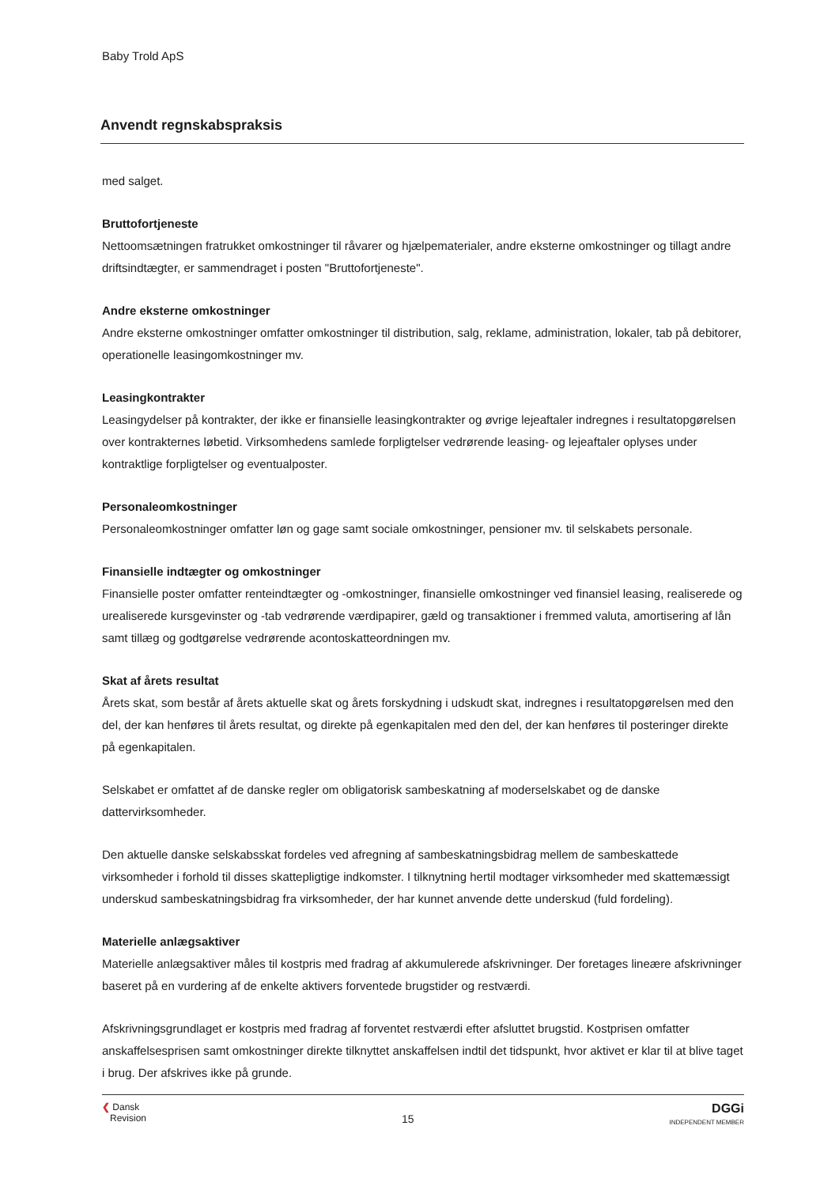Baby Trold ApS
Anvendt regnskabspraksis
med salget.
Bruttofortjeneste
Nettoomsætningen fratrukket omkostninger til råvarer og hjælpematerialer, andre eksterne omkostninger og tillagt andre driftsindtægter, er sammendraget i posten "Bruttofortjeneste".
Andre eksterne omkostninger
Andre eksterne omkostninger omfatter omkostninger til distribution, salg, reklame, administration, lokaler, tab på debitorer, operationelle leasingomkostninger mv.
Leasingkontrakter
Leasingydelser på kontrakter, der ikke er finansielle leasingkontrakter og øvrige lejeaftaler indregnes i resultatopgørelsen over kontrakternes løbetid. Virksomhedens samlede forpligtelser vedrørende leasing- og lejeaftaler oplyses under kontraktlige forpligtelser og eventualposter.
Personaleomkostninger
Personaleomkostninger omfatter løn og gage samt sociale omkostninger, pensioner mv. til selskabets personale.
Finansielle indtægter og omkostninger
Finansielle poster omfatter renteindtægter og -omkostninger, finansielle omkostninger ved finansiel leasing, realiserede og urealiserede kursgevinster og -tab vedrørende værdipapirer, gæld og transaktioner i fremmed valuta, amortisering af lån samt tillæg og godtgørelse vedrørende acontoskatteordningen mv.
Skat af årets resultat
Årets skat, som består af årets aktuelle skat og årets forskydning i udskudt skat, indregnes i resultatopgørelsen med den del, der kan henføres til årets resultat, og direkte på egenkapitalen med den del, der kan henføres til posteringer direkte på egenkapitalen.
Selskabet er omfattet af de danske regler om obligatorisk sambeskatning af moderselskabet og de danske dattervirksomheder.
Den aktuelle danske selskabsskat fordeles ved afregning af sambeskatningsbidrag mellem de sambeskattede virksomheder i forhold til disses skattepligtige indkomster. I tilknytning hertil modtager virksomheder med skattemæssigt underskud sambeskatningsbidrag fra virksomheder, der har kunnet anvende dette underskud (fuld fordeling).
Materielle anlægsaktiver
Materielle anlægsaktiver måles til kostpris med fradrag af akkumulerede afskrivninger. Der foretages lineære afskrivninger baseret på en vurdering af de enkelte aktivers forventede brugstider og restværdi.
Afskrivningsgrundlaget er kostpris med fradrag af forventet restværdi efter afsluttet brugstid. Kostprisen omfatter anskaffelsesprisen samt omkostninger direkte tilknyttet anskaffelsen indtil det tidspunkt, hvor aktivet er klar til at blive taget i brug. Der afskrives ikke på grunde.
❮ Dansk
Revision
15
DGGi
INDEPENDENT MEMBER